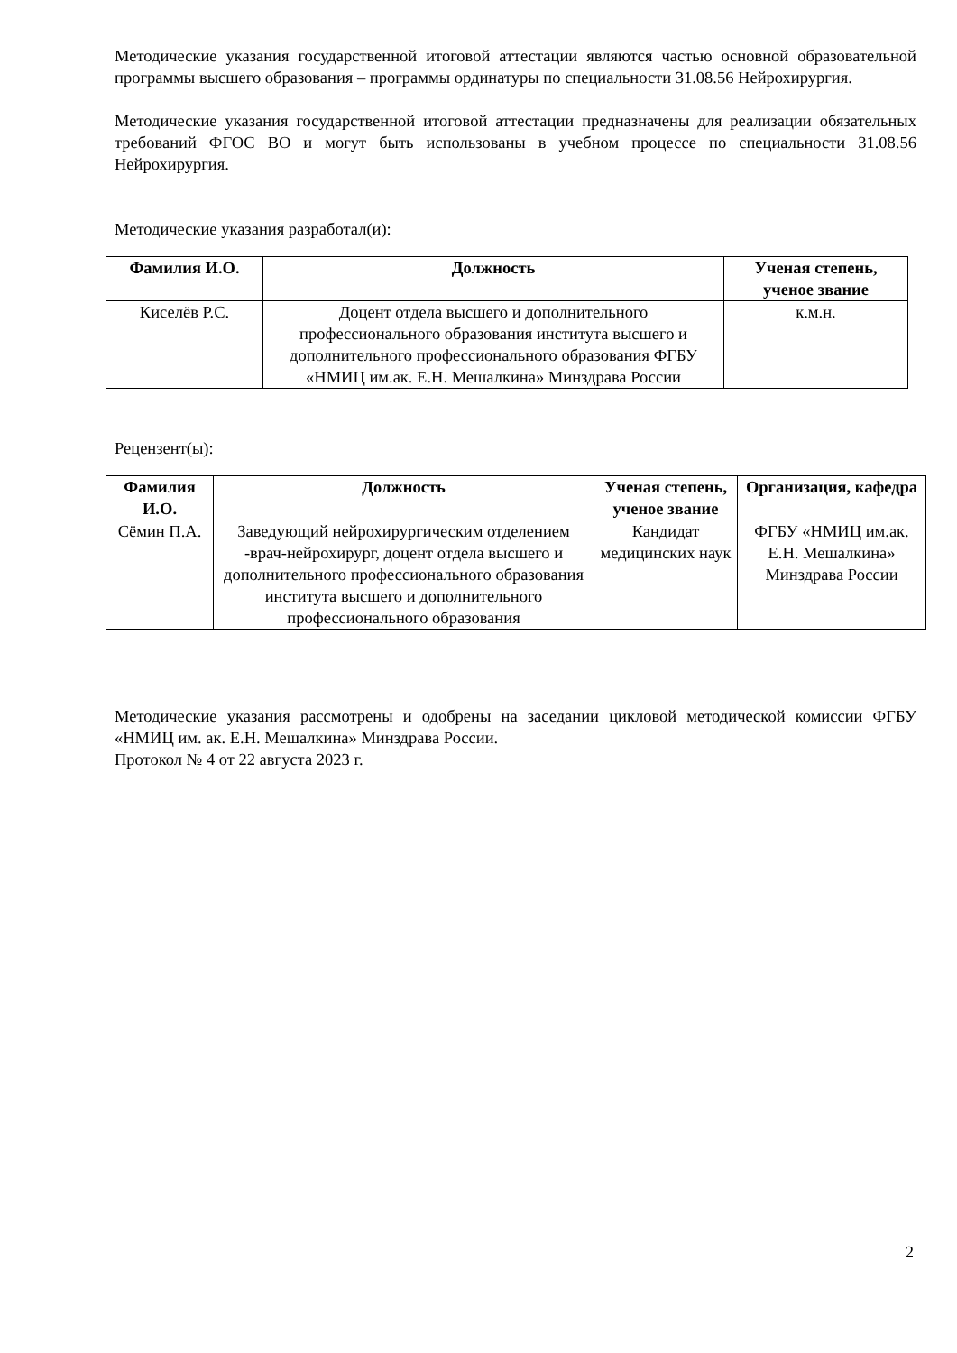Методические указания государственной итоговой аттестации являются частью основной образовательной программы высшего образования – программы ординатуры по специальности 31.08.56 Нейрохирургия.
Методические указания государственной итоговой аттестации предназначены для реализации обязательных требований ФГОС ВО и могут быть использованы в учебном процессе по специальности 31.08.56 Нейрохирургия.
Методические указания разработал(и):
| Фамилия И.О. | Должность | Ученая степень, ученое звание |
| --- | --- | --- |
| Киселёв Р.С. | Доцент отдела высшего и дополнительного профессионального образования института высшего и дополнительного профессионального образования ФГБУ «НМИЦ им.ак. Е.Н. Мешалкина» Минздрава России | к.м.н. |
Рецензент(ы):
| Фамилия И.О. | Должность | Ученая степень, ученое звание | Организация, кафедра |
| --- | --- | --- | --- |
| Сёмин П.А. | Заведующий нейрохирургическим отделением -врач-нейрохирург, доцент отдела высшего и дополнительного профессионального образования института высшего и дополнительного профессионального образования | Кандидат медицинских наук | ФГБУ «НМИЦ им.ак. Е.Н. Мешалкина» Минздрава России |
Методические указания рассмотрены и одобрены на заседании цикловой методической комиссии ФГБУ «НМИЦ им. ак. Е.Н. Мешалкина» Минздрава России.
Протокол № 4 от 22 августа 2023 г.
2